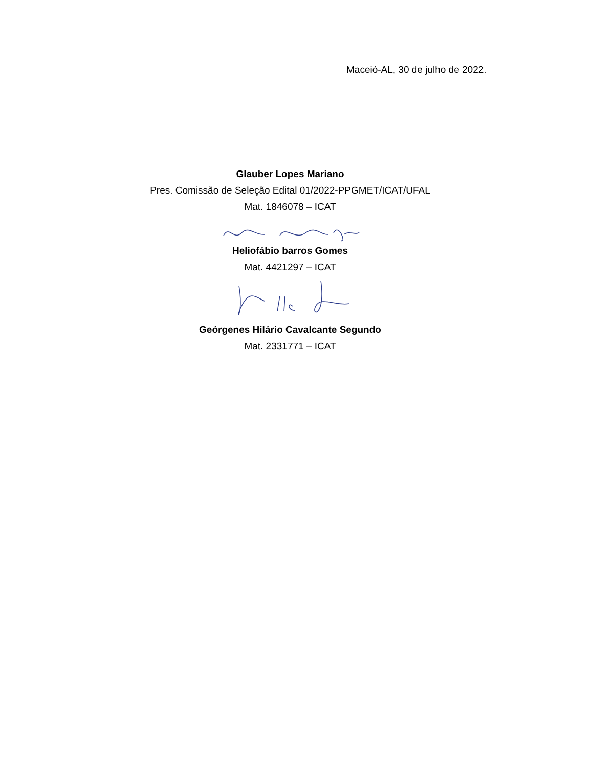Maceió-AL, 30 de julho de 2022.
Glauber Lopes Mariano
Pres. Comissão de Seleção Edital 01/2022-PPGMET/ICAT/UFAL
Mat. 1846078 – ICAT
Heliofábio barros Gomes
Mat. 4421297 – ICAT
Geórgenes Hilário Cavalcante Segundo
Mat. 2331771 – ICAT